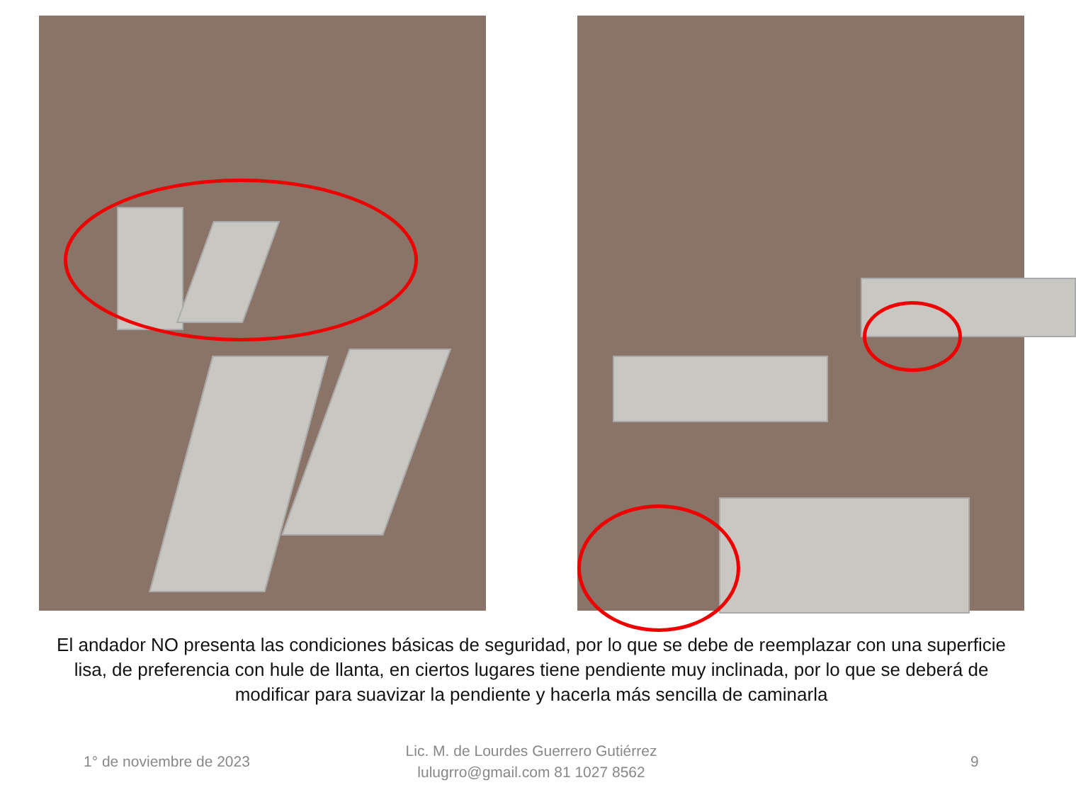El andador NO presenta las condiciones básicas de seguridad, por lo que se debe de reemplazar con una superficie lisa, de preferencia con hule de llanta, en ciertos lugares tiene pendiente muy inclinada, por lo que se deberá de modificar para suavizar la pendiente y hacerla más sencilla de caminarla
1° de noviembre de 2023
Lic. M. de Lourdes Guerrero Gutiérrez
lulugrro@gmail.com 81 1027 8562
9